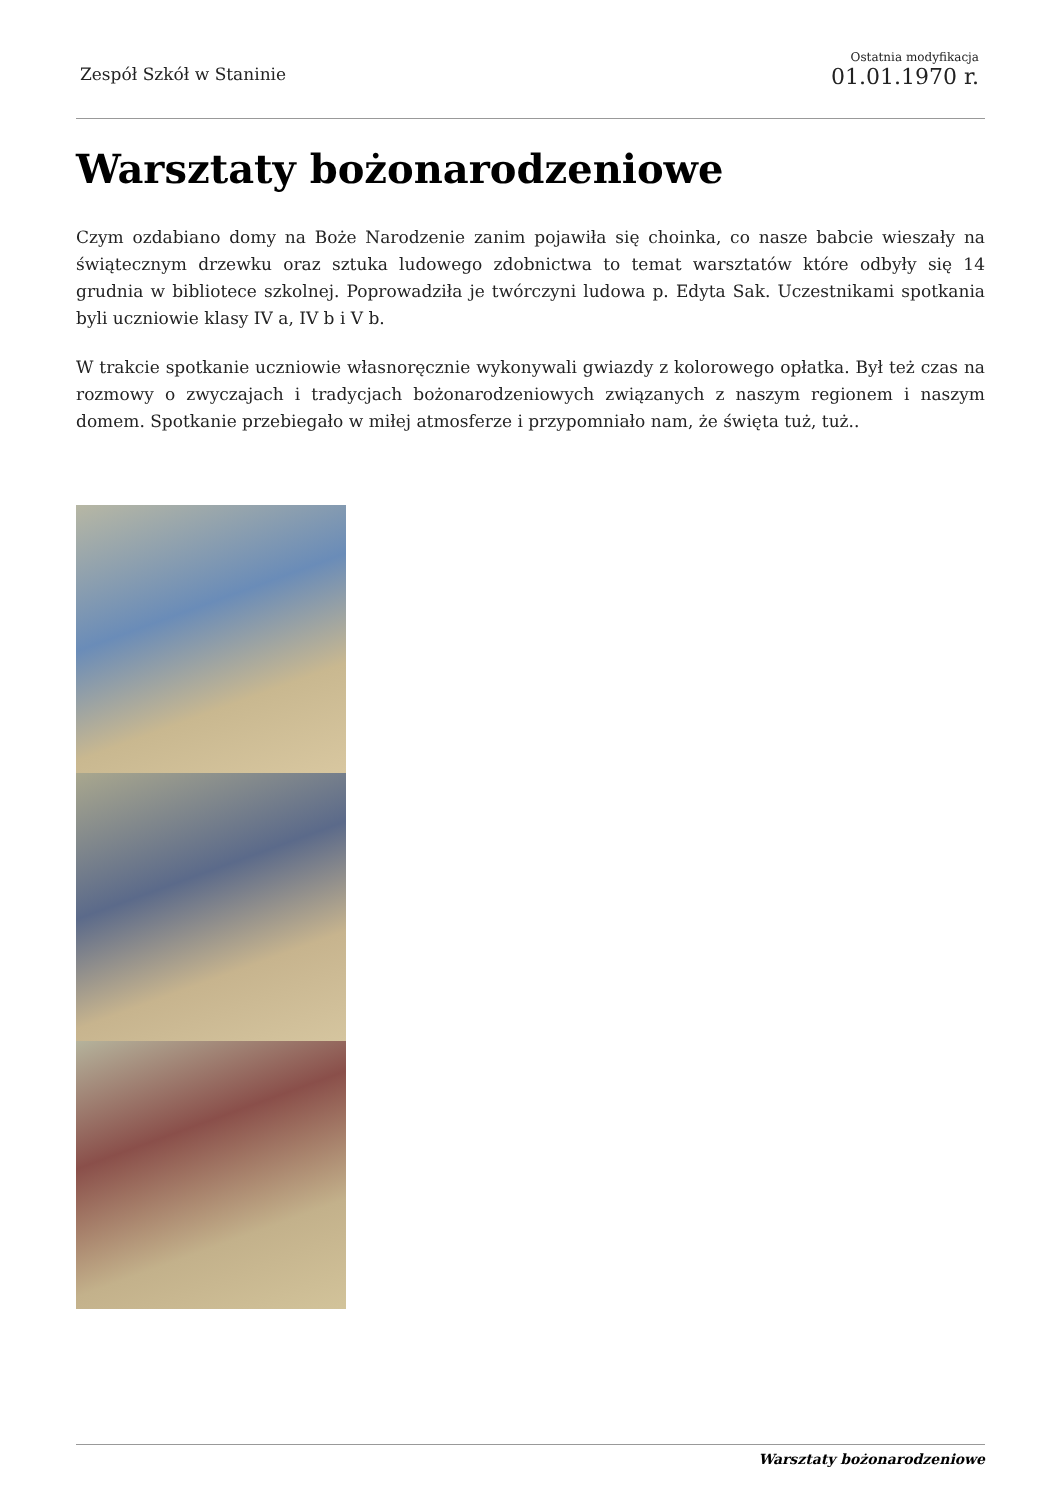Zespół Szkół w Staninie
Ostatnia modyfikacja
01.01.1970 r.
Warsztaty bożonarodzeniowe
Czym ozdabiano domy na Boże Narodzenie zanim pojawiła się choinka, co nasze babcie wieszały na świątecznym drzewku oraz sztuka ludowego zdobnictwa to temat warsztatów które odbyły się 14 grudnia w bibliotece szkolnej. Poprowadziła je twórczyni ludowa p. Edyta Sak. Uczestnikami spotkania byli uczniowie klasy IV a, IV b i V b.
W trakcie spotkanie uczniowie własnoręcznie wykonywali gwiazdy z kolorowego opłatka. Był też czas na rozmowy o zwyczajach i tradycjach bożonarodzeniowych związanych z naszym regionem i naszym domem. Spotkanie przebiegało w miłej atmosferze i przypomniało nam, że święta tuż, tuż..
Warsztaty bożonarodzeniowe